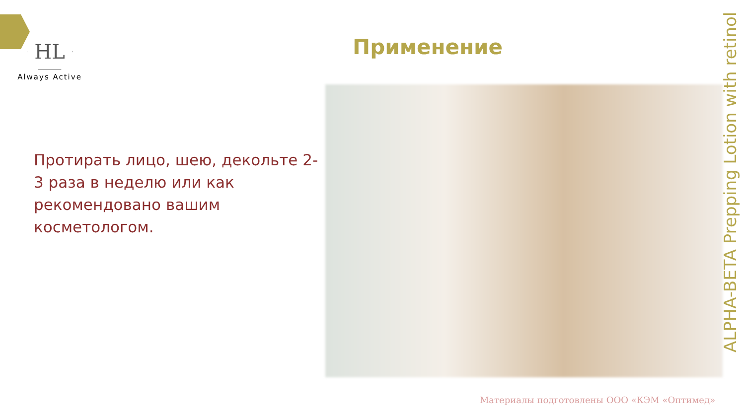HL
Always Active
Применение
Протирать лицо, шею, декольте 2-3 раза в неделю или как рекомендовано вашим косметологом.
ALPHA-BETA Prepping Lotion with retinol
Материалы подготовлены ООО «КЭМ «Оптимед»